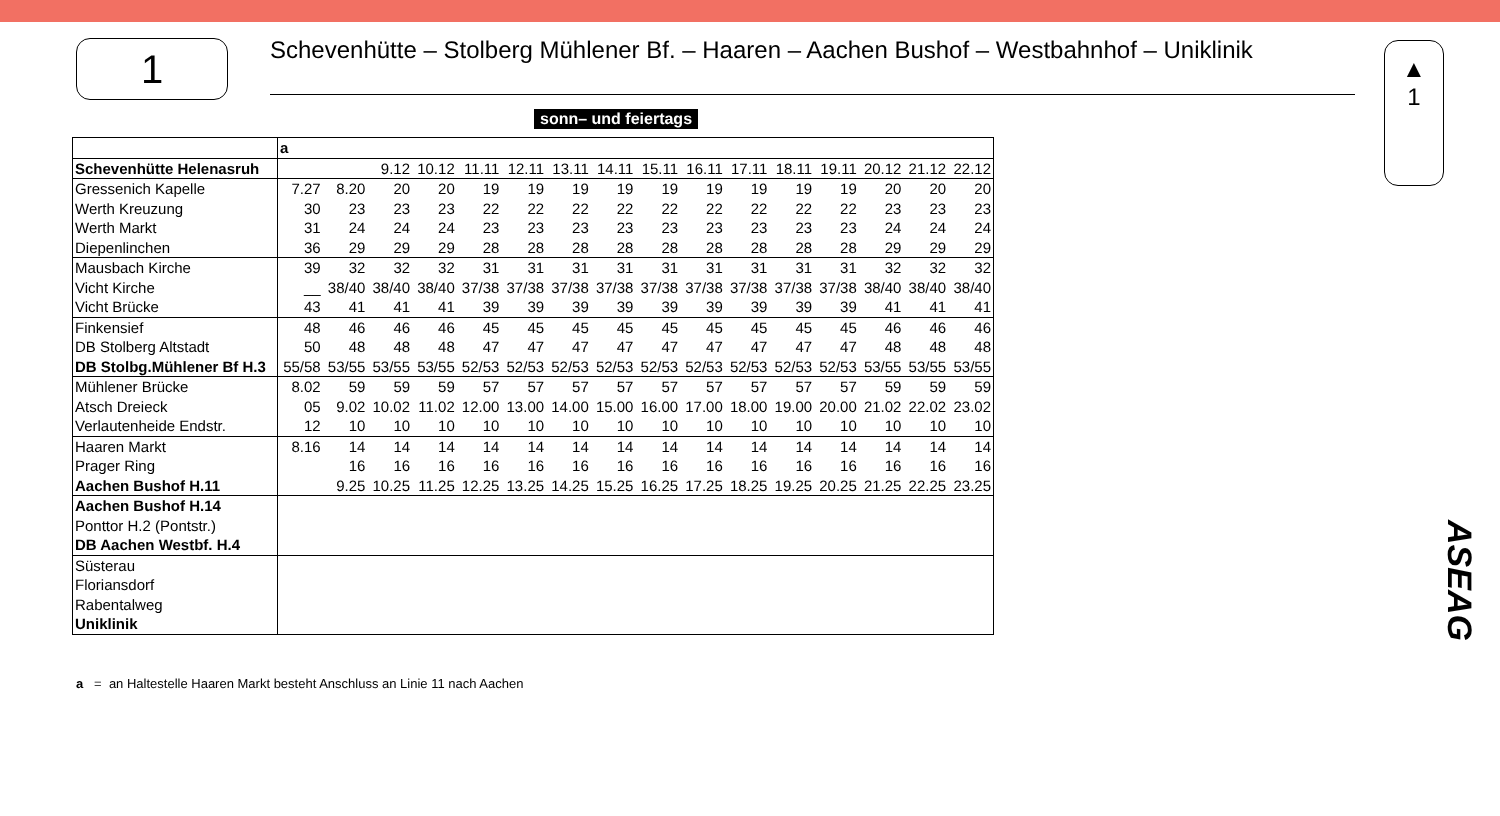1
Schevenhütte – Stolberg Mühlener Bf. – Haaren – Aachen Bushof – Westbahnhof – Uniklinik
▲
1
ASEAG
sonn– und feiertags
| | a | | | | | | | | | | | | | | | |
| Schevenhütte Helenasruh | | | 9.12 | 10.12 | 11.11 | 12.11 | 13.11 | 14.11 | 15.11 | 16.11 | 17.11 | 18.11 | 19.11 | 20.12 | 21.12 | 22.12 |
| Gressenich Kapelle | 7.27 | 8.20 | 20 | 20 | 19 | 19 | 19 | 19 | 19 | 19 | 19 | 19 | 19 | 20 | 20 | 20 |
| Werth Kreuzung | 30 | 23 | 23 | 23 | 22 | 22 | 22 | 22 | 22 | 22 | 22 | 22 | 22 | 23 | 23 | 23 |
| Werth Markt | 31 | 24 | 24 | 24 | 23 | 23 | 23 | 23 | 23 | 23 | 23 | 23 | 23 | 24 | 24 | 24 |
| Diepenlinchen | 36 | 29 | 29 | 29 | 28 | 28 | 28 | 28 | 28 | 28 | 28 | 28 | 28 | 29 | 29 | 29 |
| Mausbach Kirche | 39 | 32 | 32 | 32 | 31 | 31 | 31 | 31 | 31 | 31 | 31 | 31 | 31 | 32 | 32 | 32 |
| Vicht Kirche | __ | 38/40 | 38/40 | 38/40 | 37/38 | 37/38 | 37/38 | 37/38 | 37/38 | 37/38 | 37/38 | 37/38 | 37/38 | 38/40 | 38/40 | 38/40 |
| Vicht Brücke | 43 | 41 | 41 | 41 | 39 | 39 | 39 | 39 | 39 | 39 | 39 | 39 | 39 | 41 | 41 | 41 |
| Finkensief | 48 | 46 | 46 | 46 | 45 | 45 | 45 | 45 | 45 | 45 | 45 | 45 | 45 | 46 | 46 | 46 |
| DB Stolberg Altstadt | 50 | 48 | 48 | 48 | 47 | 47 | 47 | 47 | 47 | 47 | 47 | 47 | 47 | 48 | 48 | 48 |
| DB Stolbg.Mühlener Bf H.3 | 55/58 | 53/55 | 53/55 | 53/55 | 52/53 | 52/53 | 52/53 | 52/53 | 52/53 | 52/53 | 52/53 | 52/53 | 52/53 | 53/55 | 53/55 | 53/55 |
| Mühlener Brücke | 8.02 | 59 | 59 | 59 | 57 | 57 | 57 | 57 | 57 | 57 | 57 | 57 | 57 | 59 | 59 | 59 |
| Atsch Dreieck | 05 | 9.02 | 10.02 | 11.02 | 12.00 | 13.00 | 14.00 | 15.00 | 16.00 | 17.00 | 18.00 | 19.00 | 20.00 | 21.02 | 22.02 | 23.02 |
| Verlautenheide Endstr. | 12 | 10 | 10 | 10 | 10 | 10 | 10 | 10 | 10 | 10 | 10 | 10 | 10 | 10 | 10 | 10 |
| Haaren Markt | 8.16 | 14 | 14 | 14 | 14 | 14 | 14 | 14 | 14 | 14 | 14 | 14 | 14 | 14 | 14 | 14 |
| Prager Ring | | 16 | 16 | 16 | 16 | 16 | 16 | 16 | 16 | 16 | 16 | 16 | 16 | 16 | 16 | 16 |
| Aachen Bushof H.11 | | 9.25 | 10.25 | 11.25 | 12.25 | 13.25 | 14.25 | 15.25 | 16.25 | 17.25 | 18.25 | 19.25 | 20.25 | 21.25 | 22.25 | 23.25 |
| Aachen Bushof H.14 | | | | | | | | | | | | | | | | |
| Ponttor H.2 (Pontstr.) | | | | | | | | | | | | | | | | |
| DB Aachen Westbf. H.4 | | | | | | | | | | | | | | | | |
| Süsterau | | | | | | | | | | | | | | | | |
| Floriansdorf | | | | | | | | | | | | | | | | |
| Rabentalweg | | | | | | | | | | | | | | | | |
| Uniklinik | | | | | | | | | | | | | | | | |
a = an Haltestelle Haaren Markt besteht Anschluss an Linie 11 nach Aachen